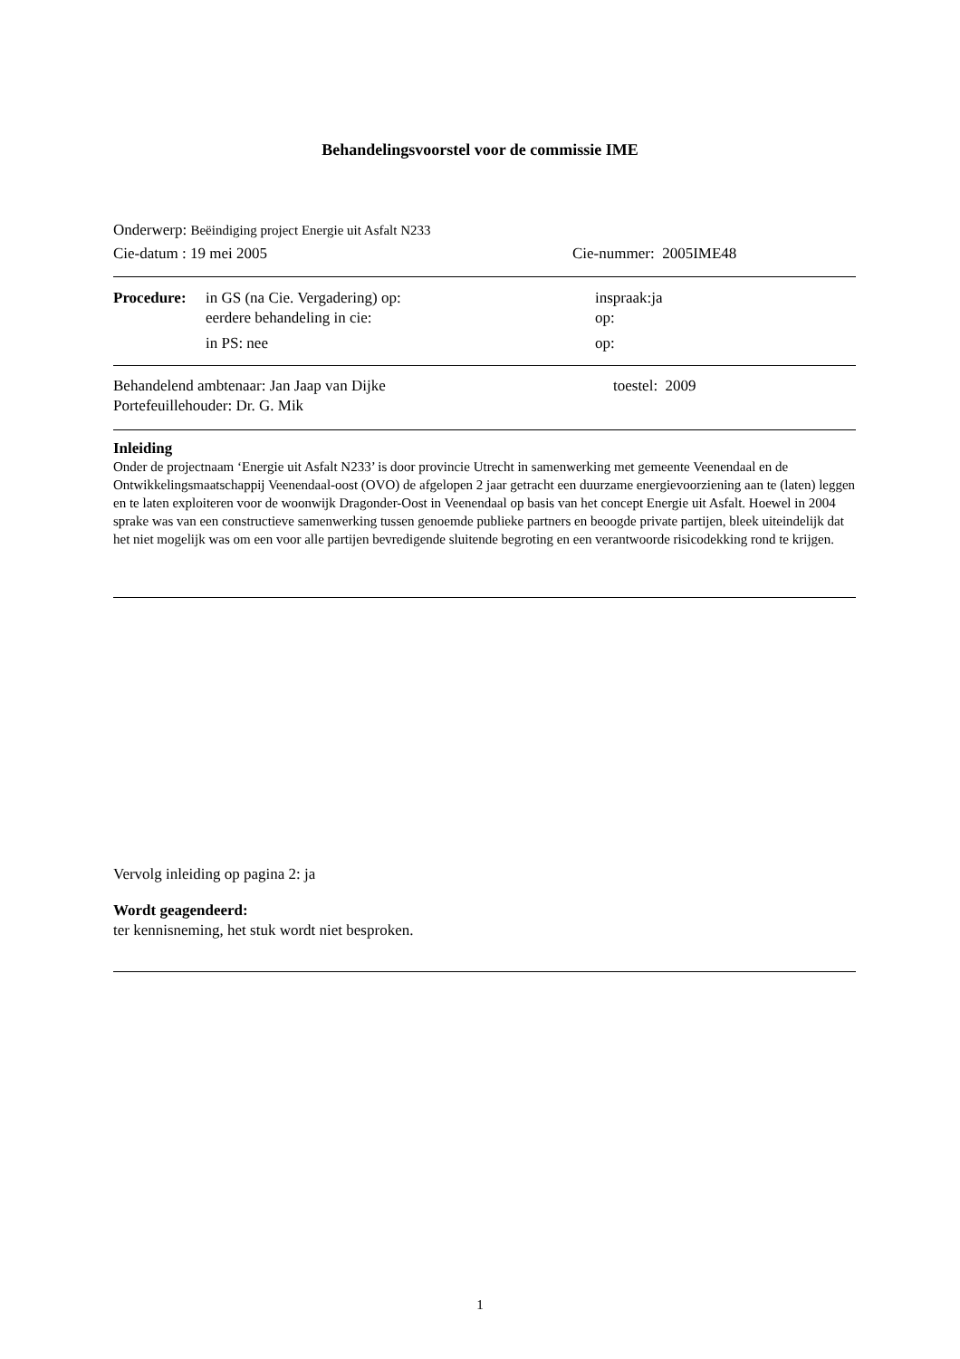Behandelingsvoorstel voor de commissie IME
Onderwerp: Beëindiging project Energie uit Asfalt N233
Cie-datum : 19 mei 2005 Cie-nummer: 2005IME48
Procedure: in GS (na Cie. Vergadering) op: inspraak:ja
eerdere behandeling in cie: op:
in PS: nee op:
Behandelend ambtenaar: Jan Jaap van Dijke toestel: 2009
Portefeuillehouder: Dr. G. Mik
Inleiding
Onder de projectnaam ‘Energie uit Asfalt N233’ is door provincie Utrecht in samenwerking met gemeente Veenendaal en de Ontwikkelingsmaatschappij Veenendaal-oost (OVO) de afgelopen 2 jaar getracht een duurzame energievoorziening aan te (laten) leggen en te laten exploiteren voor de woonwijk Dragonder-Oost in Veenendaal op basis van het concept Energie uit Asfalt. Hoewel in 2004 sprake was van een constructieve samenwerking tussen genoemde publieke partners en beoogde private partijen, bleek uiteindelijk dat het niet mogelijk was om een voor alle partijen bevredigende sluitende begroting en een verantwoorde risicodekking rond te krijgen.
Vervolg inleiding op pagina 2: ja
Wordt geagendeerd:
ter kennisneming, het stuk wordt niet besproken.
1